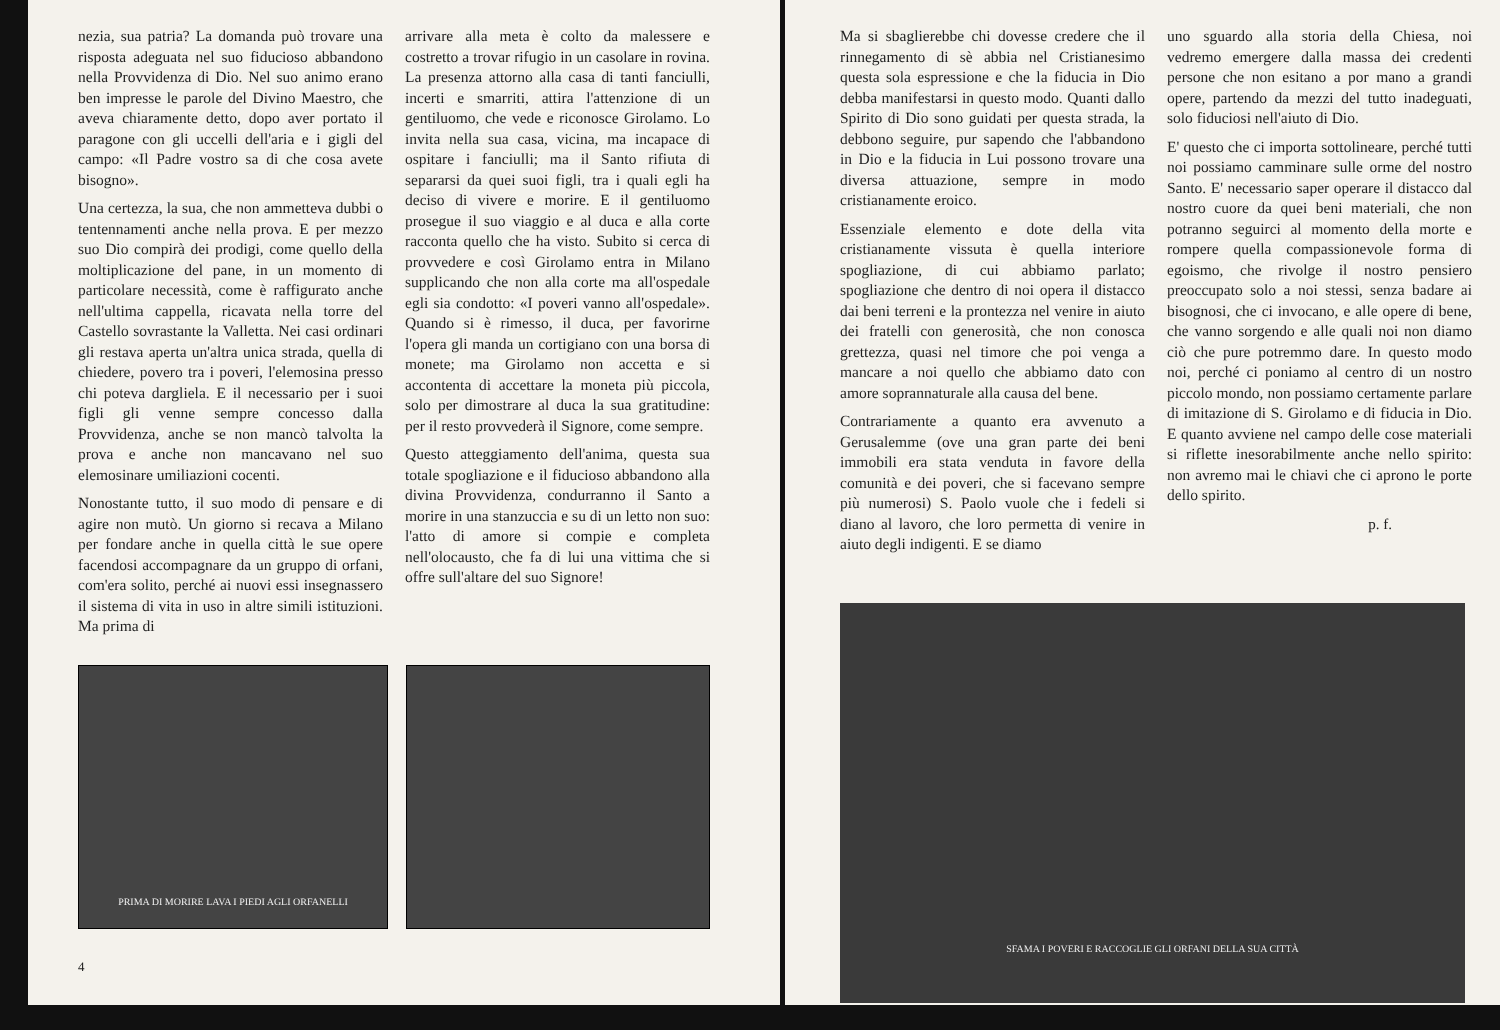nezia, sua patria? La domanda può trovare una risposta adeguata nel suo fiducioso abbandono nella Provvidenza di Dio. Nel suo animo erano ben impresse le parole del Divino Maestro, che aveva chiaramente detto, dopo aver portato il paragone con gli uccelli dell'aria e i gigli del campo: «Il Padre vostro sa di che cosa avete bisogno».
Una certezza, la sua, che non ammetteva dubbi o tentennamenti anche nella prova. E per mezzo suo Dio compirà dei prodigi, come quello della moltiplicazione del pane, in un momento di particolare necessità, come è raffigurato anche nell'ultima cappella, ricavata nella torre del Castello sovrastante la Valletta. Nei casi ordinari gli restava aperta un'altra unica strada, quella di chiedere, povero tra i poveri, l'elemosina presso chi poteva dargliela. E il necessario per i suoi figli gli venne sempre concesso dalla Provvidenza, anche se non mancò talvolta la prova e anche non mancavano nel suo elemosinare umiliazioni cocenti.
Nonostante tutto, il suo modo di pensare e di agire non mutò. Un giorno si recava a Milano per fondare anche in quella città le sue opere facendosi accompagnare da un gruppo di orfani, com'era solito, perché ai nuovi essi insegnassero il sistema di vita in uso in altre simili istituzioni. Ma prima di
arrivare alla meta è colto da malessere e costretto a trovar rifugio in un casolare in rovina. La presenza attorno alla casa di tanti fanciulli, incerti e smarriti, attira l'attenzione di un gentiluomo, che vede e riconosce Girolamo. Lo invita nella sua casa, vicina, ma incapace di ospitare i fanciulli; ma il Santo rifiuta di separarsi da quei suoi figli, tra i quali egli ha deciso di vivere e morire. E il gentiluomo prosegue il suo viaggio e al duca e alla corte racconta quello che ha visto. Subito si cerca di provvedere e così Girolamo entra in Milano supplicando che non alla corte ma all'ospedale egli sia condotto: «I poveri vanno all'ospedale». Quando si è rimesso, il duca, per favorirne l'opera gli manda un cortigiano con una borsa di monete; ma Girolamo non accetta e si accontenta di accettare la moneta più piccola, solo per dimostrare al duca la sua gratitudine: per il resto provvederà il Signore, come sempre.
Questo atteggiamento dell'anima, questa sua totale spogliazione e il fiducioso abbandono alla divina Provvidenza, condurranno il Santo a morire in una stanzuccia e su di un letto non suo: l'atto di amore si compie e completa nell'olocausto, che fa di lui una vittima che si offre sull'altare del suo Signore!
PRIMA DI MORIRE LAVA I PIEDI AGLI ORFANELLI
4
Ma si sbaglierebbe chi dovesse credere che il rinnegamento di sè abbia nel Cristianesimo questa sola espressione e che la fiducia in Dio debba manifestarsi in questo modo. Quanti dallo Spirito di Dio sono guidati per questa strada, la debbono seguire, pur sapendo che l'abbandono in Dio e la fiducia in Lui possono trovare una diversa attuazione, sempre in modo cristianamente eroico.
Essenziale elemento e dote della vita cristianamente vissuta è quella interiore spogliazione, di cui abbiamo parlato; spogliazione che dentro di noi opera il distacco dai beni terreni e la prontezza nel venire in aiuto dei fratelli con generosità, che non conosca grettezza, quasi nel timore che poi venga a mancare a noi quello che abbiamo dato con amore soprannaturale alla causa del bene.
Contrariamente a quanto era avvenuto a Gerusalemme (ove una gran parte dei beni immobili era stata venduta in favore della comunità e dei poveri, che si facevano sempre più numerosi) S. Paolo vuole che i fedeli si diano al lavoro, che loro permetta di venire in aiuto degli indigenti. E se diamo
uno sguardo alla storia della Chiesa, noi vedremo emergere dalla massa dei credenti persone che non esitano a por mano a grandi opere, partendo da mezzi del tutto inadeguati, solo fiduciosi nell'aiuto di Dio.
E' questo che ci importa sottolineare, perché tutti noi possiamo camminare sulle orme del nostro Santo. E' necessario saper operare il distacco dal nostro cuore da quei beni materiali, che non potranno seguirci al momento della morte e rompere quella compassionevole forma di egoismo, che rivolge il nostro pensiero preoccupato solo a noi stessi, senza badare ai bisognosi, che ci invocano, e alle opere di bene, che vanno sorgendo e alle quali noi non diamo ciò che pure potremmo dare. In questo modo noi, perché ci poniamo al centro di un nostro piccolo mondo, non possiamo certamente parlare di imitazione di S. Girolamo e di fiducia in Dio. E quanto avviene nel campo delle cose materiali si riflette inesorabilmente anche nello spirito: non avremo mai le chiavi che ci aprono le porte dello spirito.
p. f.
SFAMA I POVERI E RACCOGLIE GLI ORFANI DELLA SUA CITTÀ